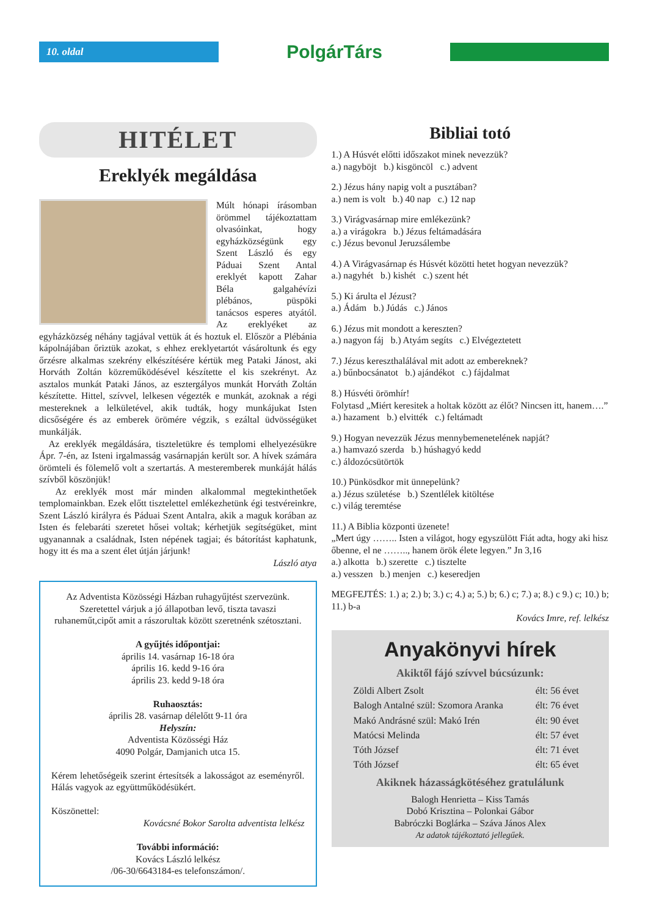10. oldal
PolgárTárs
HITÉLET
Ereklyék megáldása
Múlt hónapi írásomban örömmel tájékoztattam olvasóinkat, hogy egyházközségünk egy Szent László és egy Páduai Szent Antal ereklyét kapott Zahar Béla galgahévízi plébános, püspöki tanácsos esperes atyától. Az ereklyéket az egyházközség néhány tagjával vettük át és hoztuk el. Először a Plébánia kápolnájában őriztük azokat, s ehhez ereklyetartót vásároltunk és egy őrzésre alkalmas szekrény elkészítésére kértük meg Pataki Jánost, aki Horváth Zoltán közreműködésével készítette el kis szekrényt. Az asztalos munkát Pataki János, az esztergályos munkát Horváth Zoltán készítette. Hittel, szívvel, lelkesen végezték e munkát, azoknak a régi mestereknek a lelkületével, akik tudták, hogy munkájukat Isten dicsőségére és az emberek örömére végzik, s ezáltal üdvösségüket munkálják.
Az ereklyék megáldására, tiszteletükre és templomi elhelyezésükre Ápr. 7-én, az Isteni irgalmasság vasárnapján került sor. A hívek számára örömteli és fölemelő volt a szertartás. A mesteremberek munkáját hálás szívből köszönjük!
Az ereklyék most már minden alkalommal megtekinthetőek templomainkban. Ezek előtt tisztelettel emlékezhetünk égi testvéreinkre, Szent László királyra és Páduai Szent Antalra, akik a maguk korában az Isten és felebaráti szeretet hősei voltak; kérhetjük segítségüket, mint ugyanannak a családnak, Isten népének tagjai; és bátorítást kaphatunk, hogy itt és ma a szent élet útján járjunk!
László atya
Az Adventista Közösségi Házban ruhagyűjtést szervezünk. Szeretettel várjuk a jó állapotban levő, tiszta tavaszi ruhaneműt,cipőt amit a rászorultak között szeretnénk szétosztani.
A gyűjtés időpontjai:
április 14. vasárnap 16-18 óra
április 16. kedd 9-16 óra
április 23. kedd 9-18 óra
Ruhaosztás:
április 28. vasárnap délelőtt 9-11 óra
Helyszín:
Adventista Közösségi Ház
4090 Polgár, Damjanich utca 15.
Kérem lehetőségeik szerint értesítsék a lakosságot az eseményről. Hálás vagyok az együttműködésükért.
Köszönettel:
Kovácsné Bokor Sarolta adventista lelkész
További információ:
Kovács László lelkész
/06-30/6643184-es telefonszámon/.
Bibliai totó
1.) A Húsvét előtti időszakot minek nevezzük?
a.) nagyböjt b.) kisgöncöl c.) advent
2.) Jézus hány napig volt a pusztában?
a.) nem is volt b.) 40 nap c.) 12 nap
3.) Virágvasárnap mire emlékezünk?
a.) a virágokra b.) Jézus feltámadására
c.) Jézus bevonul Jeruzsálembe
4.) A Virágvasárnap és Húsvét közötti hetet hogyan nevezzük?
a.) nagyhét b.) kishét c.) szent hét
5.) Ki árulta el Jézust?
a.) Ádám b.) Júdás c.) János
6.) Jézus mit mondott a kereszten?
a.) nagyon fáj b.) Atyám segíts c.) Elvégeztetett
7.) Jézus kereszthalálával mit adott az embereknek?
a.) bűnbocsánatot b.) ajándékot c.) fájdalmat
8.) Húsvéti örömhír!
Folytasd „Miért keresitek a holtak között az élőt? Nincsen itt, hanem….”
a.) hazament b.) elvitték c.) feltámadt
9.) Hogyan nevezzük Jézus mennybemenetelének napját?
a.) hamvazó szerda b.) húshagyó kedd
c.) áldozócsütörtök
10.) Pünkösdkor mit ünnepelünk?
a.) Jézus születése b.) Szentlélek kitöltése
c.) világ teremtése
11.) A Biblia központi üzenete!
„Mert úgy …….. Isten a világot, hogy egyszülött Fiát adta, hogy aki hisz őbenne, el ne …….., hanem örök élete legyen.” Jn 3,16
a.) alkotta b.) szerette c.) tisztelte
a.) vesszen b.) menjen c.) keseredjen
MEGFEJTÉS: 1.) a; 2.) b; 3.) c; 4.) a; 5.) b; 6.) c; 7.) a; 8.) c 9.) c; 10.) b; 11.) b-a
Kovács Imre, ref. lelkész
Anyakönyvi hírek
Akiktől fájó szívvel búcsúzunk:
| Zöldi Albert Zsolt | élt: 56 évet |
| Balogh Antalné szül: Szomora Aranka | élt: 76 évet |
| Makó Andrásné szül: Makó Irén | élt: 90 évet |
| Matócsi Melinda | élt: 57 évet |
| Tóth József | élt: 71 évet |
| Tóth József | élt: 65 évet |
Akiknek házasságkötéséhez gratulálunk
Balogh Henrietta – Kiss Tamás
Dobó Krisztina – Polonkai Gábor
Babróczki Boglárka – Száva János Alex
Az adatok tájékoztató jellegűek.